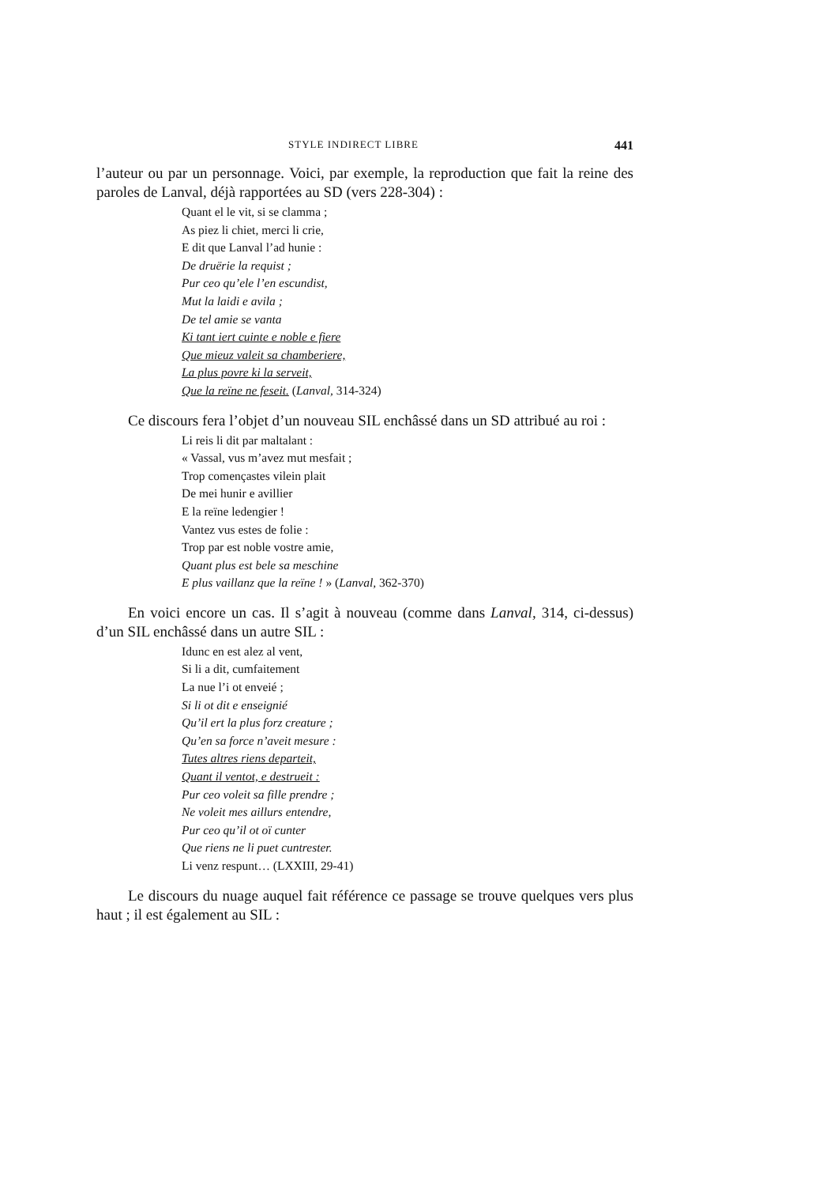STYLE INDIRECT LIBRE 441
l’auteur ou par un personnage. Voici, par exemple, la reproduction que fait la reine des paroles de Lanval, déjà rapportées au SD (vers 228-304) :
Quant el le vit, si se clamma ;
As piez li chiet, merci li crie,
E dit que Lanval l’ad hunie :
De druërie la requist ;
Pur ceo qu’ele l’en escundist,
Mut la laidi e avila ;
De tel amie se vanta
Ki tant iert cuinte e noble e fiere
Que mieuz valeit sa chamberiere,
La plus povre ki la serveit,
Que la reïne ne feseit. (Lanval, 314-324)
Ce discours fera l’objet d’un nouveau SIL enchâssé dans un SD attribué au roi :
Li reis li dit par maltalant :
« Vassal, vus m’avez mut mesfait ;
Trop començastes vilein plait
De mei hunir e avillier
E la reïne ledengier !
Vantez vus estes de folie :
Trop par est noble vostre amie,
Quant plus est bele sa meschine
E plus vaillanz que la reïne ! » (Lanval, 362-370)
En voici encore un cas. Il s’agit à nouveau (comme dans Lanval, 314, ci-dessus) d’un SIL enchâssé dans un autre SIL :
Idunc en est alez al vent,
Si li a dit, cumfaitement
La nue l’i ot enveié ;
Si li ot dit e enseignié
Qu’il ert la plus forz creature ;
Qu’en sa force n’aveit mesure :
Tutes altres riens departeit,
Quant il ventot, e destrueit :
Pur ceo voleit sa fille prendre ;
Ne voleit mes aillurs entendre,
Pur ceo qu’il ot oï cunter
Que riens ne li puet cuntrester.
Li venz respunt… (LXXIII, 29-41)
Le discours du nuage auquel fait référence ce passage se trouve quelques vers plus haut ; il est également au SIL :